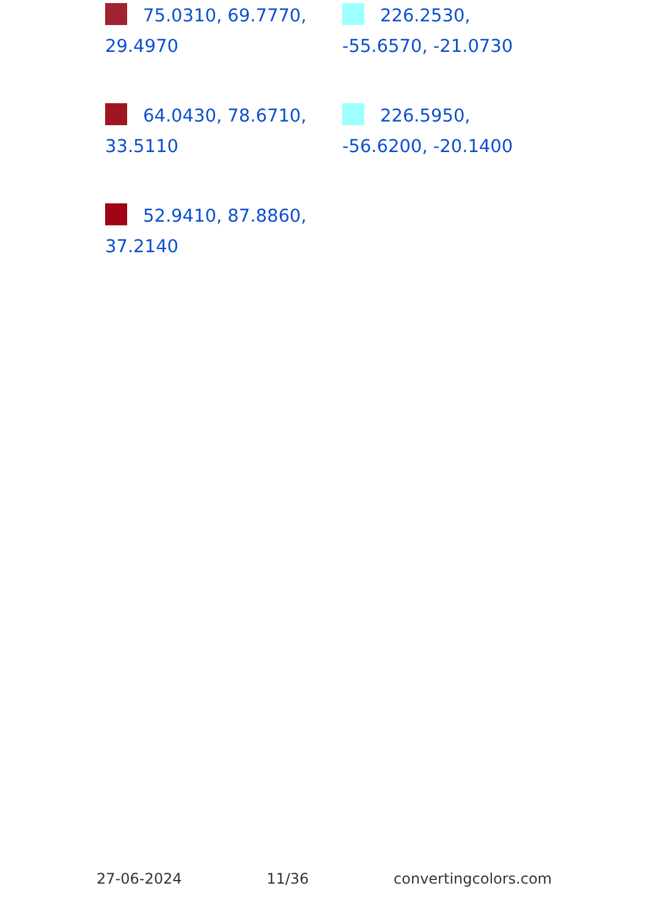75.0310, 69.7770, 29.4970
226.2530, -55.6570, -21.0730
64.0430, 78.6710, 33.5110
226.5950, -56.6200, -20.1400
52.9410, 87.8860, 37.2140
27-06-2024 11/36 convertingcolors.com